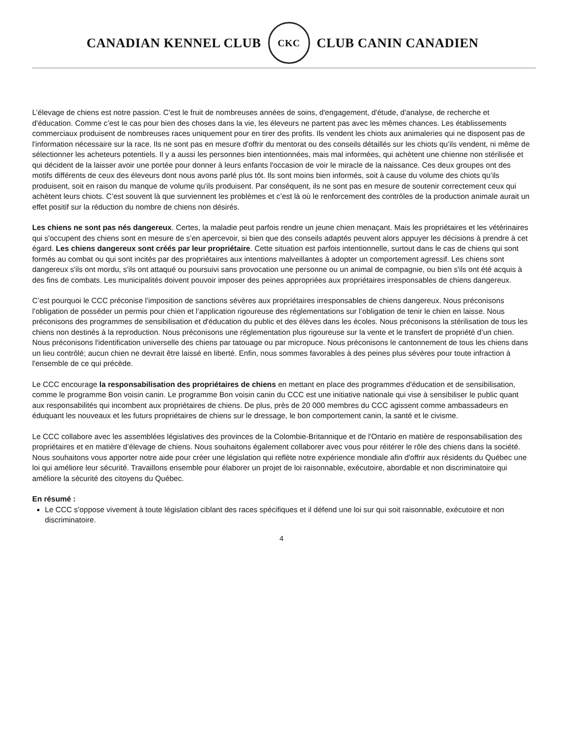CANADIAN KENNEL CLUB
CKC
CLUB CANIN CANADIEN
L’élevage de chiens est notre passion. C'est le fruit de nombreuses années de soins, d'engagement, d'étude, d'analyse, de recherche et d'éducation. Comme c’est le cas pour bien des choses dans la vie, les éleveurs ne partent pas avec les mêmes chances. Les établissements commerciaux produisent de nombreuses races uniquement pour en tirer des profits. Ils vendent les chiots aux animaleries qui ne disposent pas de l'information nécessaire sur la race. Ils ne sont pas en mesure d'offrir du mentorat ou des conseils détaillés sur les chiots qu’ils vendent, ni même de sélectionner les acheteurs potentiels. Il y a aussi les personnes bien intentionnées, mais mal informées, qui achètent une chienne non stérilisée et qui décident de la laisser avoir une portée pour donner à leurs enfants l'occasion de voir le miracle de la naissance. Ces deux groupes ont des motifs différents de ceux des éleveurs dont nous avons parlé plus tôt. Ils sont moins bien informés, soit à cause du volume des chiots qu’ils produisent, soit en raison du manque de volume qu'ils produisent. Par conséquent, ils ne sont pas en mesure de soutenir correctement ceux qui achètent leurs chiots. C’est souvent là que surviennent les problèmes et c’est là où le renforcement des contrôles de la production animale aurait un effet positif sur la réduction du nombre de chiens non désirés.
Les chiens ne sont pas nés dangereux. Certes, la maladie peut parfois rendre un jeune chien menaçant. Mais les propriétaires et les vétérinaires qui s'occupent des chiens sont en mesure de s’en apercevoir, si bien que des conseils adaptés peuvent alors appuyer les décisions à prendre à cet égard. Les chiens dangereux sont créés par leur propriétaire. Cette situation est parfois intentionnelle, surtout dans le cas de chiens qui sont formés au combat ou qui sont incités par des propriétaires aux intentions malveillantes à adopter un comportement agressif. Les chiens sont dangereux s'ils ont mordu, s'ils ont attaqué ou poursuivi sans provocation une personne ou un animal de compagnie, ou bien s'ils ont été acquis à des fins de combats. Les municipalités doivent pouvoir imposer des peines appropriées aux propriétaires irresponsables de chiens dangereux.
C’est pourquoi le CCC préconise l’imposition de sanctions sévères aux propriétaires irresponsables de chiens dangereux. Nous préconisons l’obligation de posséder un permis pour chien et l’application rigoureuse des réglementations sur l’obligation de tenir le chien en laisse. Nous préconisons des programmes de sensibilisation et d'éducation du public et des élèves dans les écoles. Nous préconisons la stérilisation de tous les chiens non destinés à la reproduction. Nous préconisons une réglementation plus rigoureuse sur la vente et le transfert de propriété d’un chien. Nous préconisons l'identification universelle des chiens par tatouage ou par micropuce. Nous préconisons le cantonnement de tous les chiens dans un lieu contrôlé; aucun chien ne devrait être laissé en liberté. Enfin, nous sommes favorables à des peines plus sévères pour toute infraction à l'ensemble de ce qui précède.
Le CCC encourage la responsabilisation des propriétaires de chiens en mettant en place des programmes d'éducation et de sensibilisation, comme le programme Bon voisin canin. Le programme Bon voisin canin du CCC est une initiative nationale qui vise à sensibiliser le public quant aux responsabilités qui incombent aux propriétaires de chiens. De plus, près de 20 000 membres du CCC agissent comme ambassadeurs en éduquant les nouveaux et les futurs propriétaires de chiens sur le dressage, le bon comportement canin, la santé et le civisme.
Le CCC collabore avec les assemblées législatives des provinces de la Colombie-Britannique et de l'Ontario en matière de responsabilisation des propriétaires et en matière d’élevage de chiens. Nous souhaitons également collaborer avec vous pour réitérer le rôle des chiens dans la société. Nous souhaitons vous apporter notre aide pour créer une législation qui reflète notre expérience mondiale afin d'offrir aux résidents du Québec une loi qui améliore leur sécurité. Travaillons ensemble pour élaborer un projet de loi raisonnable, exécutoire, abordable et non discriminatoire qui améliore la sécurité des citoyens du Québec.
En résumé :
Le CCC s’oppose vivement à toute législation ciblant des races spécifiques et il défend une loi sur qui soit raisonnable, exécutoire et non discriminatoire.
4